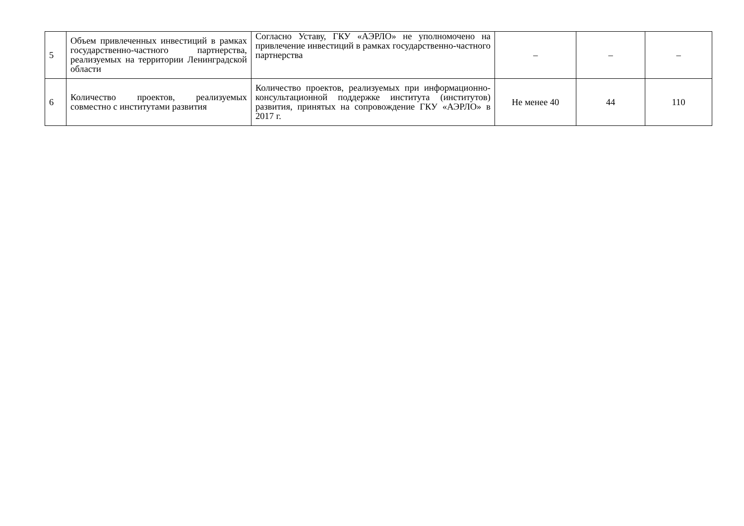| 5 | Объем привлеченных инвестиций в рамках государственно-частного партнерства, реализуемых на территории Ленинградской области | Согласно Уставу, ГКУ «АЭРЛО» не уполномочено на привлечение инвестиций в рамках государственно-частного партнерства | – | – | – |
| 6 | Количество проектов, реализуемых совместно с институтами развития | Количество проектов, реализуемых при информационно-консультационной поддержке института (институтов) развития, принятых на сопровождение ГКУ «АЭРЛО» в 2017 г. | Не менее 40 | 44 | 110 |